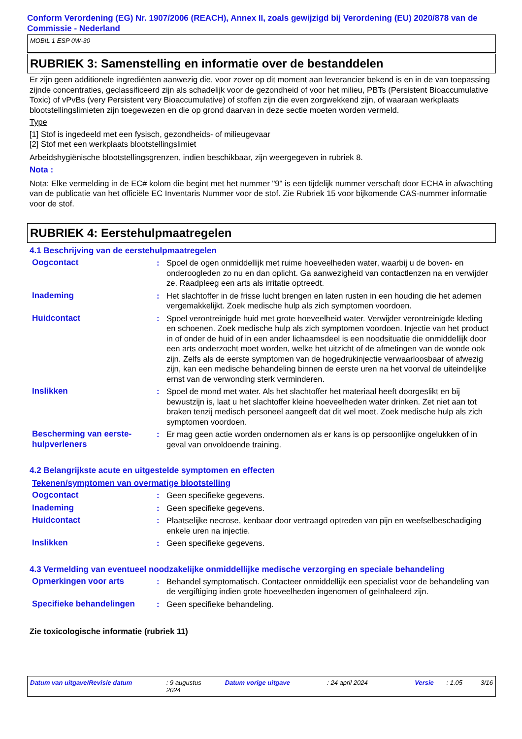Conform Verordening (EG) Nr. 1907/2006 (REACH), Annex II, zoals gewijzigd bij Verordening (EU) 2020/878 van de Commissie - Nederland
MOBIL 1 ESP 0W-30
RUBRIEK 3: Samenstelling en informatie over de bestanddelen
Er zijn geen additionele ingrediënten aanwezig die, voor zover op dit moment aan leverancier bekend is en in de van toepassing zijnde concentraties, geclassificeerd zijn als schadelijk voor de gezondheid of voor het milieu, PBTs (Persistent Bioaccumulative Toxic) of vPvBs (very Persistent very Bioaccumulative) of stoffen zijn die even zorgwekkend zijn, of waaraan werkplaats blootstellingslimieten zijn toegewezen en die op grond daarvan in deze sectie moeten worden vermeld.
Type
[1] Stof is ingedeeld met een fysisch, gezondheids- of milieugevaar
[2] Stof met een werkplaats blootstellingslimiet
Arbeidshygiënische blootstellingsgrenzen, indien beschikbaar, zijn weergegeven in rubriek 8.
Nota :
Nota: Elke vermelding in de EC# kolom die begint met het nummer "9" is een tijdelijk nummer verschaft door ECHA in afwachting van de publicatie van het officiële EC Inventaris Nummer voor de stof. Zie Rubriek 15 voor bijkomende CAS-nummer informatie voor de stof.
RUBRIEK 4: Eerstehulpmaatregelen
4.1 Beschrijving van de eerstehulpmaatregelen
| Oogcontact | : | Spoel de ogen onmiddellijk met ruime hoeveelheden water, waarbij u de boven- en onderoogleden zo nu en dan oplicht. Ga aanwezigheid van contactlenzen na en verwijder ze. Raadpleeg een arts als irritatie optreedt. |
| Inademing | : | Het slachtoffer in de frisse lucht brengen en laten rusten in een houding die het ademen vergemakkelijkt. Zoek medische hulp als zich symptomen voordoen. |
| Huidcontact | : | Spoel verontreinigde huid met grote hoeveelheid water. Verwijder verontreinigde kleding en schoenen. Zoek medische hulp als zich symptomen voordoen. Injectie van het product in of onder de huid of in een ander lichaamsdeel is een noodsituatie die onmiddellijk door een arts onderzocht moet worden, welke het uitzicht of de afmetingen van de wonde ook zijn. Zelfs als de eerste symptomen van de hogedrukinjectie verwaarloosbaar of afwezig zijn, kan een medische behandeling binnen de eerste uren na het voorval de uiteindelijke ernst van de verwonding sterk verminderen. |
| Inslikken | : | Spoel de mond met water. Als het slachtoffer het materiaal heeft doorgeslikt en bij bewustzijn is, laat u het slachtoffer kleine hoeveelheden water drinken. Zet niet aan tot braken tenzij medisch personeel aangeeft dat dit wel moet. Zoek medische hulp als zich symptomen voordoen. |
| Bescherming van eerste-hulpverleners | : | Er mag geen actie worden ondernomen als er kans is op persoonlijke ongelukken of in geval van onvoldoende training. |
4.2 Belangrijkste acute en uitgestelde symptomen en effecten
Tekenen/symptomen van overmatige blootstelling
| Oogcontact | : | Geen specifieke gegevens. |
| Inademing | : | Geen specifieke gegevens. |
| Huidcontact | : | Plaatselijke necrose, kenbaar door vertraagd optreden van pijn en weefselbeschadiging enkele uren na injectie. |
| Inslikken | : | Geen specifieke gegevens. |
4.3 Vermelding van eventueel noodzakelijke onmiddellijke medische verzorging en speciale behandeling
| Opmerkingen voor arts | : | Behandel symptomatisch. Contacteer onmiddellijk een specialist voor de behandeling van de vergiftiging indien grote hoeveelheden ingenomen of geïnhaleerd zijn. |
| Specifieke behandelingen | : | Geen specifieke behandeling. |
Zie toxicologische informatie (rubriek 11)
Datum van uitgave/Revisie datum : 9 augustus 2024 Datum vorige uitgave : 24 april 2024 Versie : 1.05 3/16